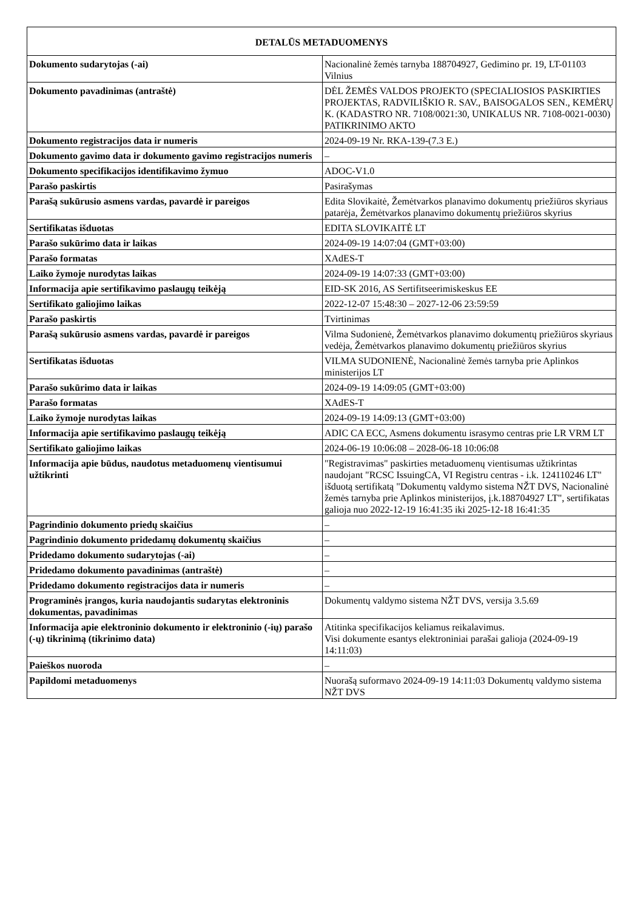| DETALŪS METADUOMENYS | |
| --- | --- |
| Dokumento sudarytojas (-ai) | Nacionalinė žemės tarnyba 188704927, Gedimino pr. 19, LT-01103 Vilnius |
| Dokumento pavadinimas (antraštė) | DĖL ŽEMĖS VALDOS PROJEKTO (SPECIALIOSIOS PASKIRTIES PROJEKTAS, RADVILIŠKIO R. SAV., BAISOGALOS SEN., KEMĖRŲ K. (KADASTRO NR. 7108/0021:30, UNIKALUS NR. 7108-0021-0030) PATIKRINIMO AKTO |
| Dokumento registracijos data ir numeris | 2024-09-19 Nr. RKA-139-(7.3 E.) |
| Dokumento gavimo data ir dokumento gavimo registracijos numeris | – |
| Dokumento specifikacijos identifikavimo žymuo | ADOC-V1.0 |
| Parašo paskirtis | Pasirašymas |
| Parašą sukūrusio asmens vardas, pavardė ir pareigos | Edita Slovikaitė, Žemėtvarkos planavimo dokumentų priežiūros skyriaus patarėja, Žemėtvarkos planavimo dokumentų priežiūros skyrius |
| Sertifikatas išduotas | EDITA SLOVIKAITĖ LT |
| Parašo sukūrimo data ir laikas | 2024-09-19 14:07:04 (GMT+03:00) |
| Parašo formatas | XAdES-T |
| Laiko žymoje nurodytas laikas | 2024-09-19 14:07:33 (GMT+03:00) |
| Informacija apie sertifikavimo paslaugų teikėją | EID-SK 2016, AS Sertifitseerimiskeskus EE |
| Sertifikato galiojimo laikas | 2022-12-07 15:48:30 – 2027-12-06 23:59:59 |
| Parašo paskirtis | Tvirtinimas |
| Parašą sukūrusio asmens vardas, pavardė ir pareigos | Vilma Sudonienė, Žemėtvarkos planavimo dokumentų priežiūros skyriaus vedėja, Žemėtvarkos planavimo dokumentų priežiūros skyrius |
| Sertifikatas išduotas | VILMA SUDONIENĖ, Nacionalinė žemės tarnyba prie Aplinkos ministerijos LT |
| Parašo sukūrimo data ir laikas | 2024-09-19 14:09:05 (GMT+03:00) |
| Parašo formatas | XAdES-T |
| Laiko žymoje nurodytas laikas | 2024-09-19 14:09:13 (GMT+03:00) |
| Informacija apie sertifikavimo paslaugų teikėją | ADIC CA ECC, Asmens dokumentu israsymo centras prie LR VRM LT |
| Sertifikato galiojimo laikas | 2024-06-19 10:06:08 – 2028-06-18 10:06:08 |
| Informacija apie būdus, naudotus metaduomenų vientisumui užtikrinti | "Registravimas" paskirties metaduomenų vientisumas užtikrintas naudojant "RCSC IssuingCA, VI Registru centras - i.k. 124110246 LT" išduotą sertifikatą "Dokumentų valdymo sistema NŽT DVS, Nacionalinė žemės tarnyba prie Aplinkos ministerijos, į.k.188704927 LT", sertifikatas galioja nuo 2022-12-19 16:41:35 iki 2025-12-18 16:41:35 |
| Pagrindinio dokumento priedų skaičius | – |
| Pagrindinio dokumento pridedamų dokumentų skaičius | – |
| Pridedamo dokumento sudarytojas (-ai) | – |
| Pridedamo dokumento pavadinimas (antraštė) | – |
| Pridedamo dokumento registracijos data ir numeris | – |
| Programinės įrangos, kuria naudojantis sudarytas elektroninis dokumentas, pavadinimas | Dokumentų valdymo sistema NŽT DVS, versija 3.5.69 |
| Informacija apie elektroninio dokumento ir elektroninio (-ių) parašo (-ų) tikrinimą (tikrinimo data) | Atitinka specifikacijos keliamus reikalavimus. Visi dokumente esantys elektroniniai parašai galioja (2024-09-19 14:11:03) |
| Paieškos nuoroda | – |
| Papildomi metaduomenys | Nuorašą suformavo 2024-09-19 14:11:03 Dokumentų valdymo sistema NŽT DVS |